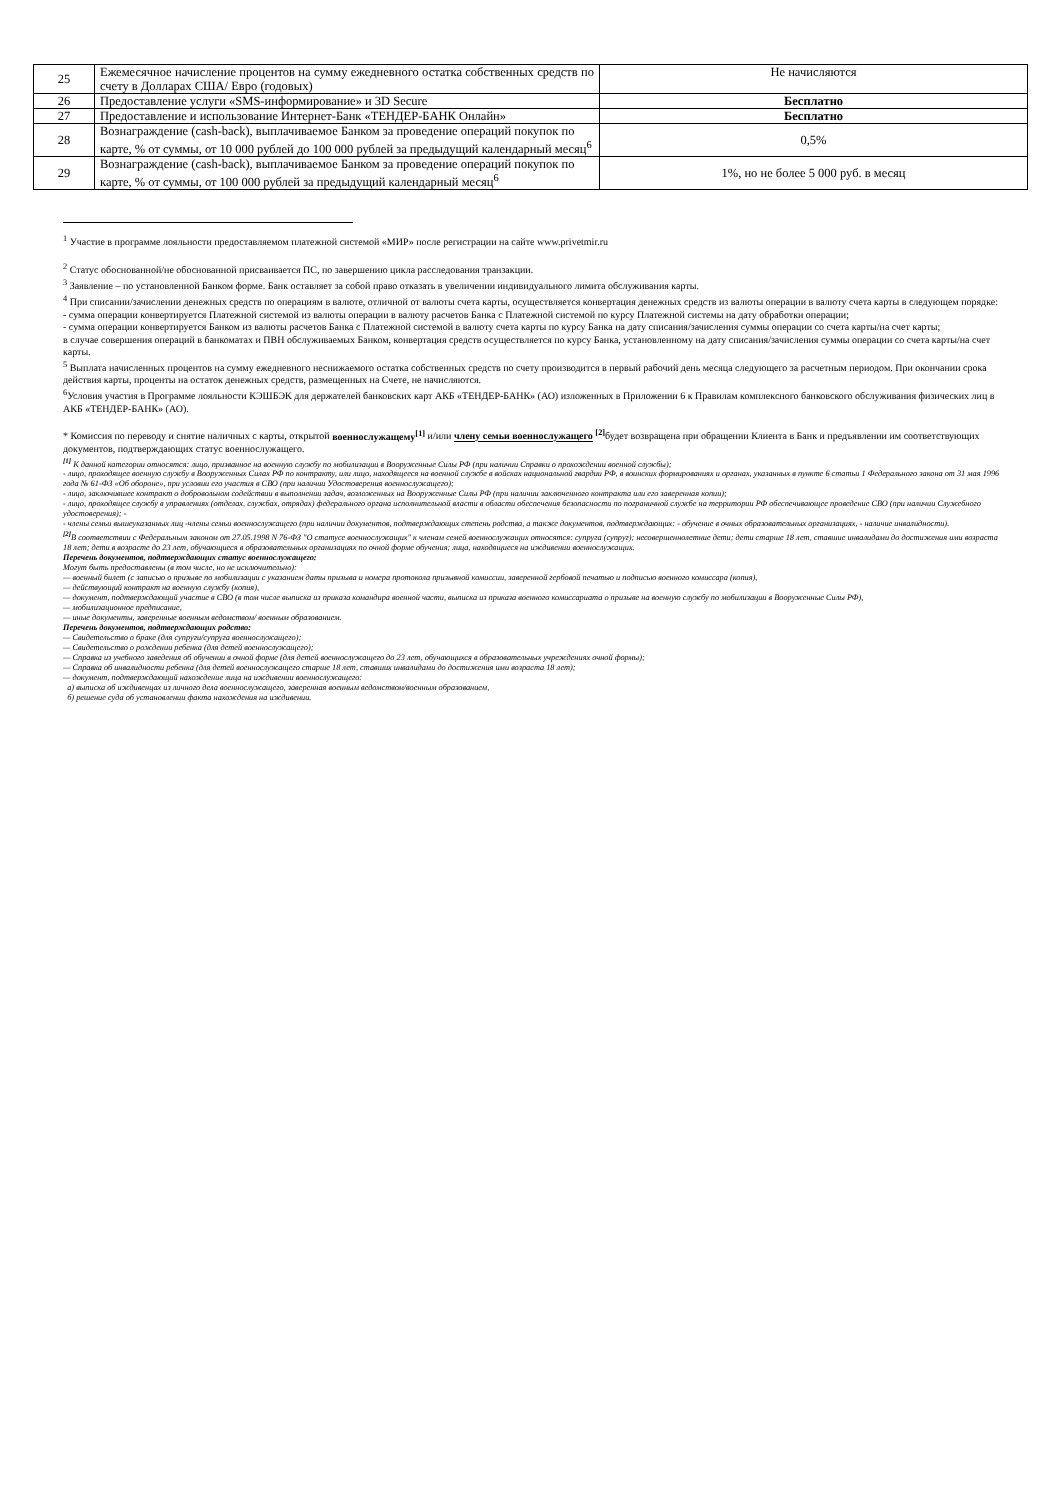| 25 | Ежемесячное начисление процентов на сумму ежедневного остатка собственных средств по счету в Долларах США/ Евро (годовых) | Не начисляются |
| 26 | Предоставление услуги «SMS-информирование» и 3D Secure | Бесплатно |
| 27 | Предоставление и использование Интернет-Банк «ТЕНДЕР-БАНК Онлайн» | Бесплатно |
| 28 | Вознаграждение (cash-back), выплачиваемое Банком за проведение операций покупок по карте, % от суммы, от 10 000 рублей до 100 000 рублей за предыдущий календарный месяц<sup>6</sup> | 0,5% |
| 29 | Вознаграждение (cash-back), выплачиваемое Банком за проведение операций покупок по карте, % от суммы, от 100 000 рублей за предыдущий календарный месяц<sup>6</sup> | 1%, но не более 5 000 руб. в месяц |
<sup>1</sup> Участие в программе лояльности предоставляемом платежной системой «МИР» после регистрации на сайте www.privetmir.ru
<sup>2</sup> Статус обоснованной/не обоснованной присваивается ПС, по завершению цикла расследования транзакции.
<sup>3</sup> Заявление – по установленной Банком форме. Банк оставляет за собой право отказать в увеличении индивидуального лимита обслуживания карты.
<sup>4</sup> При списании/зачислении денежных средств по операциям в валюте, отличной от валюты счета карты, осуществляется конвертация денежных средств из валюты операции в валюту счета карты в следующем порядке:
- сумма операции конвертируется Платежной системой из валюты операции в валюту расчетов Банка с Платежной системой по курсу Платежной системы на дату обработки операции;
- сумма операции конвертируется Банком из валюты расчетов Банка с Платежной системой в валюту счета карты по курсу Банка на дату списания/зачисления суммы операции со счета карты/на счет карты;
в случае совершения операций в банкоматах и ПВН обслуживаемых Банком, конвертация средств осуществляется по курсу Банка, установленному на дату списания/зачисления суммы операции со счета карты/на счет карты.
<sup>5</sup> Выплата начисленных процентов на сумму ежедневного неснижаемого остатка собственных средств по счету производится в первый рабочий день месяца следующего за расчетным периодом. При окончании срока действия карты, проценты на остаток денежных средств, размещенных на Счете, не начисляются.
<sup>6</sup> Условия участия в Программе лояльности КЭШБЭК для держателей банковских карт АКБ «ТЕНДЕР-БАНК» (АО) изложенных в Приложении 6 к Правилам комплексного банковского обслуживания физических лиц в АКБ «ТЕНДЕР-БАНК» (АО).
* Комиссия по переводу и снятие наличных с карты, открытой военнослужащему<sup>[1]</sup> и/или члену семьи военнослужащего <sup>[2]</sup>будет возвращена при обращении Клиента в Банк и предъявлении им соответствующих документов, подтверждающих статус военнослужащего.
<sup>[1]</sup> К данной категории относятся: лицо, призванное на военную службу по мобилизации в Вооруженные Силы РФ (при наличии Справки о прохождении военной службы);
- лицо, проходящее военную службу в Вооруженных Силах РФ по контракту, или лицо, находящееся на военной службе в войсках национальной гвардии РФ, в воинских формированиях и органах, указанных в пункте 6 статьи 1 Федерального закона от 31 мая 1996 года № 61-ФЗ «Об обороне», при условии его участия в СВО (при наличии Удостоверения военнослужащего);
- лицо, заключившее контракт о добровольном содействии в выполнении задач, возложенных на Вооруженные Силы РФ (при наличии заключенного контракта или его заверенная копии);
- лицо, проходящее службу в управлениях (отделах, службах, отрядах) федерального органа исполнительной власти в области обеспечения безопасности по пограничной службе на территории РФ обеспечивающее проведение СВО (при наличии Служебного удостоверения); -
- члены семьи вышеуказанных лиц -члены семьи военнослужащего (при наличии документов, подтверждающих степень родства, а также документов, подтверждающих: - обучение в очных образовательных организациях, - наличие инвалидности).
<sup>[2]</sup> В соответствии с Федеральным законом от 27.05.1998 N 76-ФЗ "О статусе военнослужащих" к членам семей военнослужащих относятся: супруга (супруг); несовершеннолетние дети; дети старше 18 лет, ставшие инвалидами до достижения ими возраста 18 лет; дети в возрасте до 23 лет, обучающиеся в образовательных организациях по очной форме обучения; лица, находящиеся на иждивении военнослужащих.
Перечень документов, подтверждающих статус военнослужащего:
Могут быть предоставлены (в том числе, но не исключительно):
— военный билет (с записью о призыве по мобилизации с указанием даты призыва и номера протокола призывной комиссии, заверенной гербовой печатью и подписью военного комиссара (копия),
— действующий контракт на военную службу (копия),
— документ, подтверждающий участие в СВО (в том числе выписка из приказа командира военной части, выписка из приказа военного комиссариата о призыве на военную службу по мобилизации в Вооруженные Силы РФ),
— мобилизационное предписание,
— иные документы, заверенные военным ведомством/ военным образованием.
Перечень документов, подтверждающих родство:
— Свидетельство о браке (для супруги/супруга военнослужащего);
— Свидетельство о рождении ребенка (для детей военнослужащего);
— Справка из учебного заведения об обучении в очной форме (для детей военнослужащего до 23 лет, обучающихся в образовательных учреждениях очной формы);
— Справка об инвалидности ребенка (для детей военнослужащего старше 18 лет, ставших инвалидами до достижения ими возраста 18 лет);
— документ, подтверждающий нахождение лица на иждивении военнослужащего:
а) выписка об иждивенцах из личного дела военнослужащего, заверенная военным ведомством/военным образованием,
б) решение суда об установлении факта нахождения на иждивении.